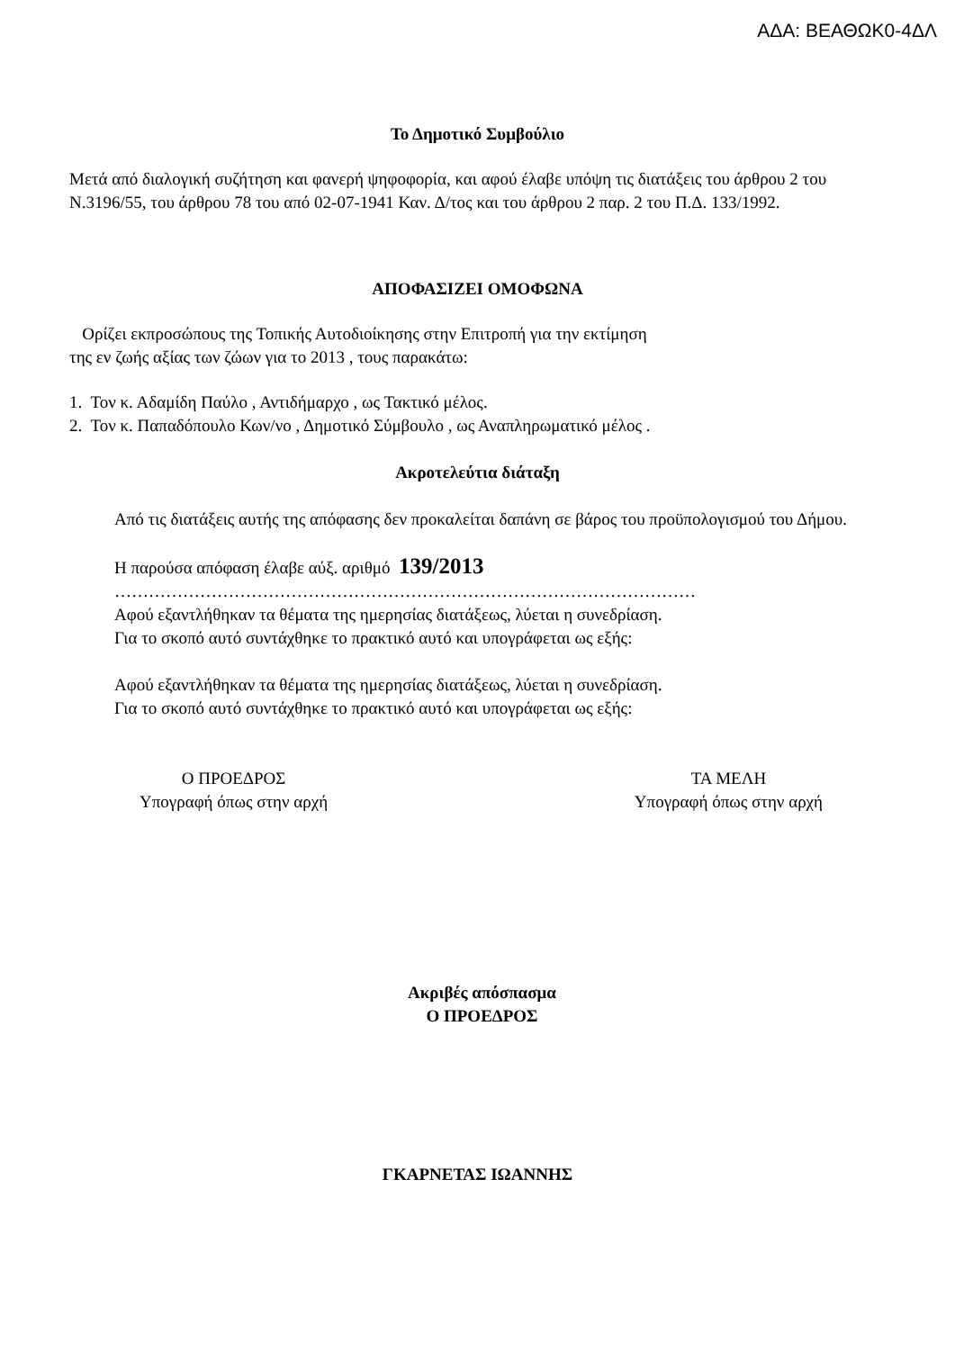ΑΔΑ: ΒΕΑΘΩΚ0-4ΔΛ
Το Δημοτικό Συμβούλιο
Μετά από διαλογική συζήτηση και φανερή ψηφοφορία, και αφού έλαβε υπόψη τις διατάξεις του άρθρου 2 του Ν.3196/55, του άρθρου 78 του από 02-07-1941 Καν. Δ/τος και του άρθρου 2 παρ. 2 του Π.Δ. 133/1992.
ΑΠΟΦΑΣΙΖΕΙ ΟΜΟΦΩΝΑ
Ορίζει εκπροσώπους της Τοπικής Αυτοδιοίκησης στην Επιτροπή για την εκτίμηση
της εν ζωής αξίας των ζώων για το 2013 , τους παρακάτω:
1. Τον κ. Αδαμίδη Παύλο , Αντιδήμαρχο , ως Τακτικό μέλος.
2. Τον κ. Παπαδόπουλο Κων/νο , Δημοτικό Σύμβουλο , ως Αναπληρωματικό μέλος .
Ακροτελεύτια διάταξη
Από τις διατάξεις αυτής της απόφασης δεν προκαλείται δαπάνη σε βάρος του προϋπολογισμού του Δήμου.
Η παρούσα απόφαση έλαβε αύξ. αριθμό 139/2013
…………………………………………………………………………………………
Αφού εξαντλήθηκαν τα θέματα της ημερησίας διατάξεως, λύεται η συνεδρίαση.
Για το σκοπό αυτό συντάχθηκε το πρακτικό αυτό και υπογράφεται ως εξής:
Αφού εξαντλήθηκαν τα θέματα της ημερησίας διατάξεως, λύεται η συνεδρίαση.
Για το σκοπό αυτό συντάχθηκε το πρακτικό αυτό και υπογράφεται ως εξής:
Ο ΠΡΟΕΔΡΟΣ
Υπογραφή όπως στην αρχή
ΤΑ ΜΕΛΗ
Υπογραφή όπως στην αρχή
Ακριβές απόσπασμα
Ο ΠΡΟΕΔΡΟΣ
ΓΚΑΡΝΕΤΑΣ ΙΩΑΝΝΗΣ